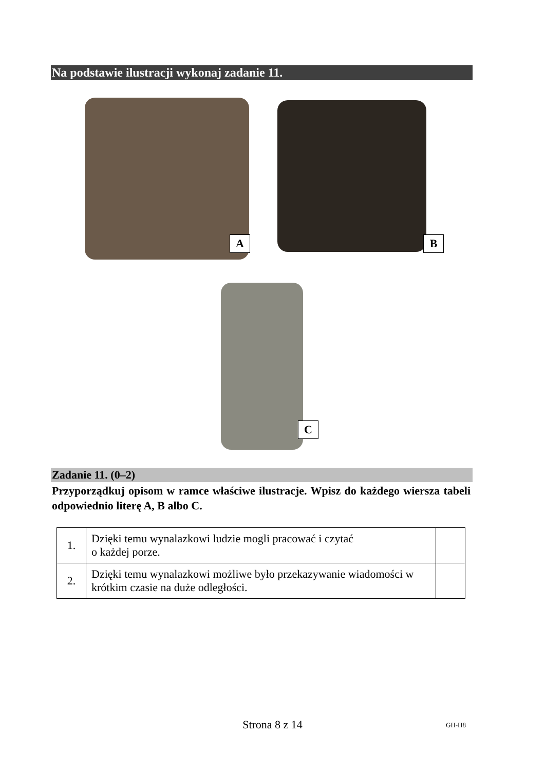Na podstawie ilustracji wykonaj zadanie 11.
A B
C
Zadanie 11. (0–2)
Przyporządkuj opisom w ramce właściwe ilustracje. Wpisz do każdego wiersza tabeli odpowiednio literę A, B albo C.
| 1. | Dzięki temu wynalazkowi ludzie mogli pracować i czytać o każdej porze. | |
| 2. | Dzięki temu wynalazkowi możliwe było przekazywanie wiadomości w krótkim czasie na duże odległości. | |
Strona 8 z 14 GH-H8